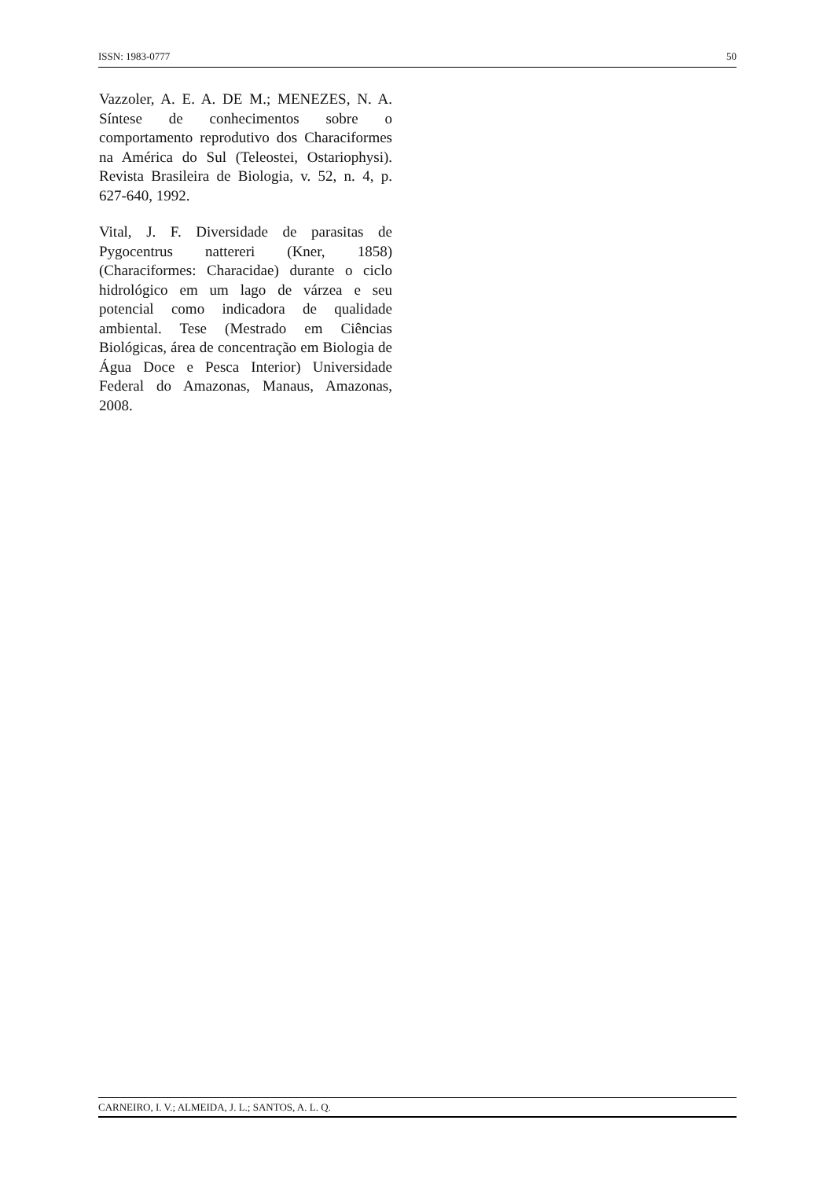ISSN: 1983-0777 50
Vazzoler, A. E. A. DE M.; MENEZES, N. A. Síntese de conhecimentos sobre o comportamento reprodutivo dos Characiformes na América do Sul (Teleostei, Ostariophysi). Revista Brasileira de Biologia, v. 52, n. 4, p. 627-640, 1992.
Vital, J. F. Diversidade de parasitas de Pygocentrus nattereri (Kner, 1858) (Characiformes: Characidae) durante o ciclo hidrológico em um lago de várzea e seu potencial como indicadora de qualidade ambiental. Tese (Mestrado em Ciências Biológicas, área de concentração em Biologia de Água Doce e Pesca Interior) Universidade Federal do Amazonas, Manaus, Amazonas, 2008.
CARNEIRO, I. V.; ALMEIDA, J. L.; SANTOS, A. L. Q.